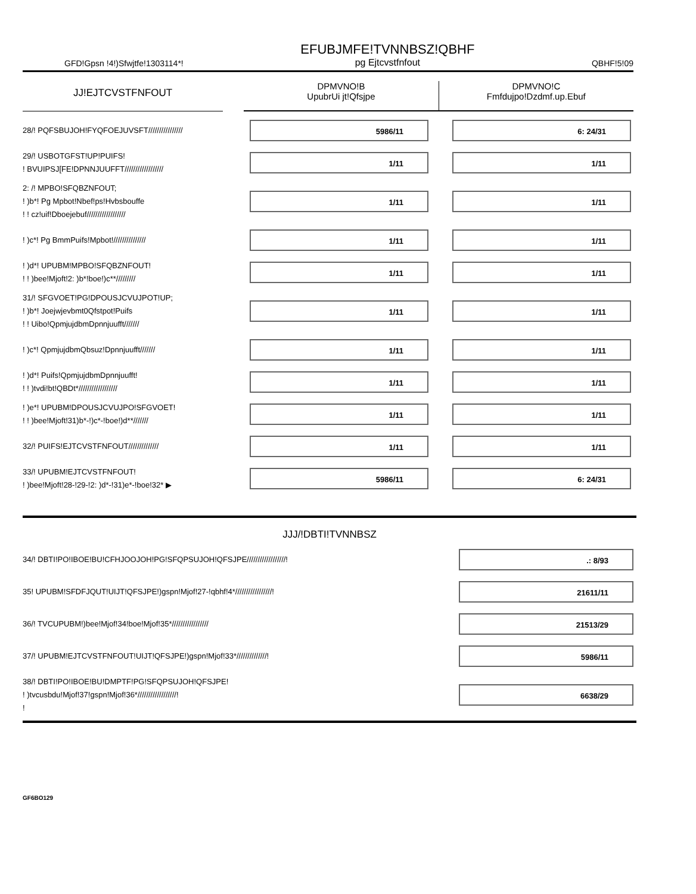GFD!Gpsn !4!)Sfwjtfe!1303114*!
EFUBJMFE!TVNNBSZ!QBHF
pg Ejtcvstfnfout
QBHF!5!09
JJ!EJTCVSTFNFOUT
DPMVNO!B
UpubrUi jt!Qfsjpe
DPMVNO!C
Fmfdujpo!Dzdmf.up.Ebuf
28/! PQFSBUJOH!FYQFOEJUVSFT////////////////
5986/11 6: 24/31
29/! USBOTGFST!UP!PUIFS!
! BVUIPSJ[FE!DPNNJUUFFT//////////////////
1/11 1/11
2: /! MPBO!SFQBZNFOUT;
! )b*! Pg Mpbot!Nbef!ps!Hvbsbouffe
! ! cz!uif!Dboejebuf//////////////////
1/11 1/11
! )c*! Pg BmmPuifs!Mpbot!///////////////
1/11 1/11
! )d*! UPUBM!MPBO!SFQBZNFOUT!
! ! )bee!Mjoft!2: )b*!boe!)c**/////////
1/11 1/11
31/! SFGVOET!PG!DPOUSJCVUJPOT!UP;
! )b*! Joejwjevbmt0Qfstpot!Puifs
! ! Uibo!QpmjujdbmDpnnjuufft///////
1/11 1/11
! )c*! QpmjujdbmQbsuz!Dpnnjuufft///////
1/11 1/11
! )d*! Puifs!QpmjujdbmDpnnjuufft!
! ! )tvdi!bt!QBDt*//////////////////
1/11 1/11
! )e*! UPUBM!DPOUSJCVUJPO!SFGVOET!
! ! )bee!Mjoft!31)b*-!)c*-!boe!)d**///////
1/11 1/11
32/! PUIFS!EJTCVSTFNFOUT//////////////
1/11 1/11
33/! UPUBM!EJTCVSTFNFOUT!
! )bee!Mjoft!28-!29-!2: )d*-!31)e*-!boe!32* ▶
5986/11 6: 24/31
JJJ/!DBTI!TVNNBSZ
34/! DBTI!PO!IBOE!BU!CFHJOOJOH!PG!SFQPSUJOH!QFSJPE//////////////////!
.: 8/93
35! UPUBM!SFDFJQUT!UIJT!QFSJPE!)gspn!Mjof!27-!qbhf!4*/////////////////!
21611/11
36/! TVCUPUBM!)bee!Mjof!34!boe!Mjof!35*/////////////////
21513/29
37/! UPUBM!EJTCVSTFNFOUT!UIJT!QFSJPE!)gspn!Mjof!33*//////////////!
5986/11
38/! DBTI!PO!IBOE!BU!DMPTF!PG!SFQPSUJOH!QFSJPE!
! )tvcusbdu!Mjof!37!gspn!Mjof!36*//////////////////!
!
6638/29
GF6BO129